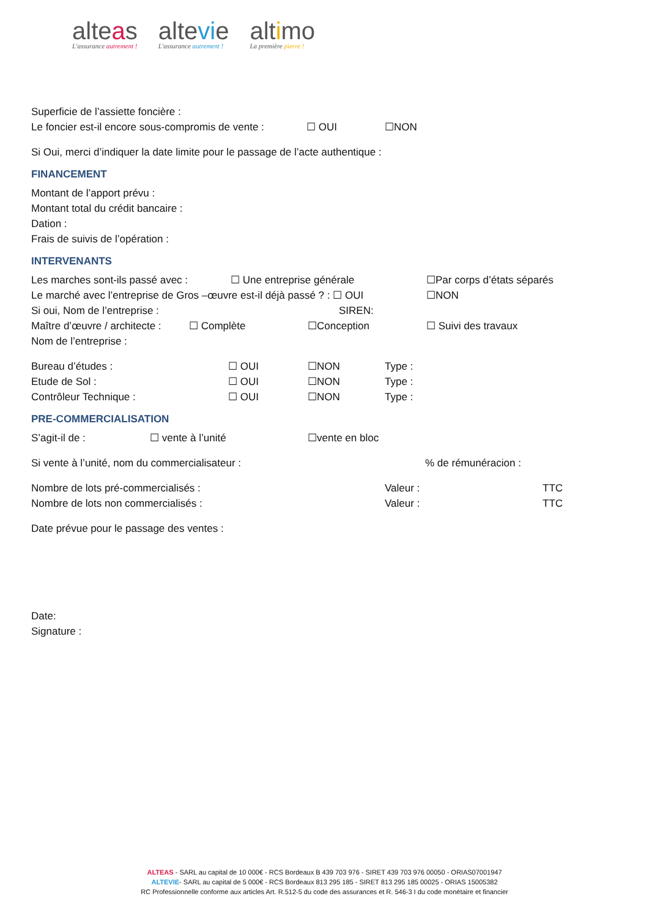alteas
L'assurance autrement !
altevie
L'assurance autrement !
altimo
La première pierre !
Superficie de l’assiette foncière :
Le foncier est-il encore sous-compromis de vente : ☐ OUI ☐NON
Si Oui, merci d’indiquer la date limite pour le passage de l’acte authentique :
FINANCEMENT
Montant de l’apport prévu :
Montant total du crédit bancaire :
Dation :
Frais de suivis de l’opération :
INTERVENANTS
Les marches sont-ils passé avec : ☐ Une entreprise générale ☐Par corps d’états séparés
Le marché avec l’entreprise de Gros –œuvre est-il déjà passé ? : ☐ OUI ☐NON
Si oui, Nom de l’entreprise : SIREN:
Maître d’œuvre / architecte : ☐ Complète ☐Conception ☐ Suivi des travaux
Nom de l’entreprise :
Bureau d’études : ☐ OUI ☐NON Type :
Etude de Sol : ☐ OUI ☐NON Type :
Contrôleur Technique : ☐ OUI ☐NON Type :
PRE-COMMERCIALISATION
S’agit-il de : ☐ vente à l’unité ☐vente en bloc
Si vente à l’unité, nom du commercialisateur :% de rémunéracion :
Nombre de lots pré-commercialisés : Valeur : TTC
Nombre de lots non commercialisés : Valeur : TTC
Date prévue pour le passage des ventes :
Date:
Signature :
ALTEAS - SARL au capital de 10 000€ - RCS Bordeaux B 439 703 976 - SIRET 439 703 976 00050 - ORIAS07001947
ALTEVIE- SARL au capital de 5 000€ - RCS Bordeaux 813 295 185 - SIRET 813 295 185 00025 - ORIAS 15005382
RC Professionnelle conforme aux articles Art. R.512-5 du code des assurances et R. 546-3 I du code monétaire et financier